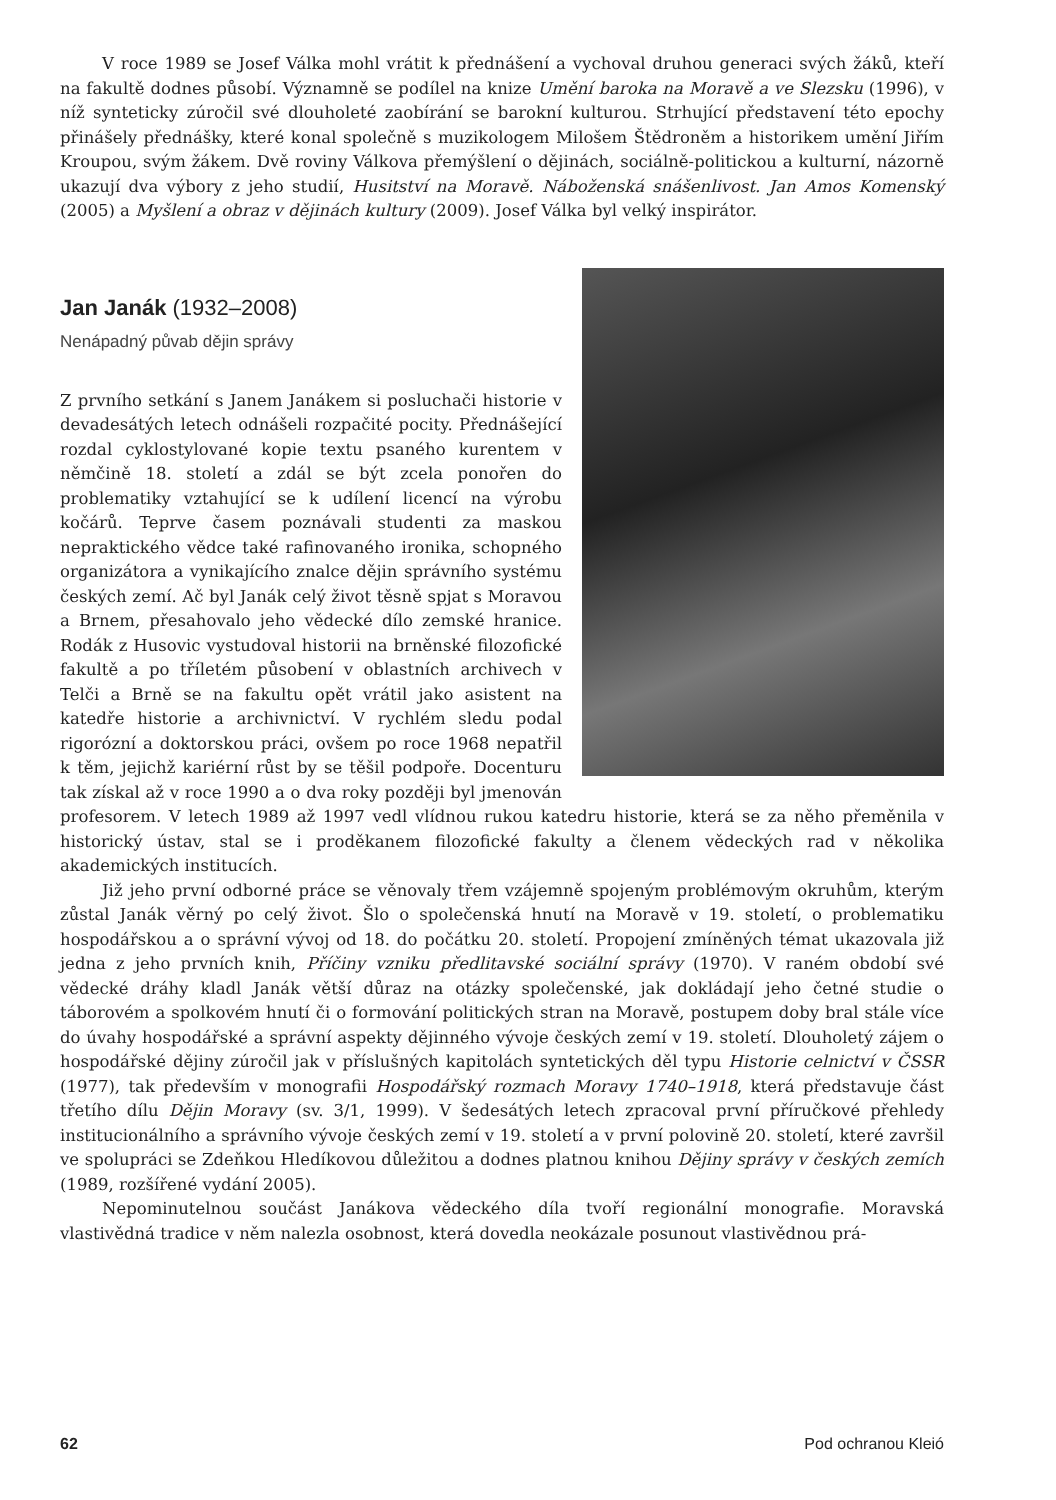V roce 1989 se Josef Válka mohl vrátit k přednášení a vychoval druhou generaci svých žáků, kteří na fakultě dodnes působí. Významně se podílel na knize Umění baroka na Moravě a ve Slezsku (1996), v níž synteticky zúročil své dlouholeté zaobírání se barokní kulturou. Strhující představení této epochy přinášely přednášky, které konal společně s muzikologem Milošem Štědroněm a historikem umění Jiřím Kroupou, svým žákem. Dvě roviny Válkova přemýšlení o dějinách, sociálně-politickou a kulturní, názorně ukazují dva výbory z jeho studií, Husitství na Moravě. Náboženská snášenlivost. Jan Amos Komenský (2005) a Myšlení a obraz v dějinách kultury (2009). Josef Válka byl velký inspirátor.
Jan Janák (1932–2008)
Nenápadný půvab dějin správy
Z prvního setkání s Janem Janákem si posluchači historie v devadesátých letech odnášeli rozpačité pocity. Přednášející rozdal cyklostylované kopie textu psaného kurentem v němčině 18. století a zdál se být zcela ponořen do problematiky vztahující se k udílení licencí na výrobu kočárů. Teprve časem poznávali studenti za maskou nepraktického vědce také rafinovaného ironika, schopného organizátora a vynikajícího znalce dějin správního systému českých zemí. Ač byl Janák celý život těsně spjat s Moravou a Brnem, přesahovalo jeho vědecké dílo zemské hranice. Rodák z Husovic vystudoval historii na brněnské filozofické fakultě a po tříletém působení v oblastních archivech v Telči a Brně se na fakultu opět vrátil jako asistent na katedře historie a archivnictví. V rychlém sledu podal rigorózní a doktorskou práci, ovšem po roce 1968 nepatřil k těm, jejichž kariérní růst by se těšil podpoře. Docenturu tak získal až v roce 1990 a o dva roky později byl jmenován profesorem. V letech 1989 až 1997 vedl vlídnou rukou katedru historie, která se za něho přeměnila v historický ústav, stal se i proděkanem filozofické fakulty a členem vědeckých rad v několika akademických institucích.
Již jeho první odborné práce se věnovaly třem vzájemně spojeným problémovým okruhům, kterým zůstal Janák věrný po celý život. Šlo o společenská hnutí na Moravě v 19. století, o problematiku hospodářskou a o správní vývoj od 18. do počátku 20. století. Propojení zmíněných témat ukazovala již jedna z jeho prvních knih, Příčiny vzniku předlitavské sociální správy (1970). V raném období své vědecké dráhy kladl Janák větší důraz na otázky společenské, jak dokládají jeho četné studie o táborovém a spolkovém hnutí či o formování politických stran na Moravě, postupem doby bral stále více do úvahy hospodářské a správní aspekty dějinného vývoje českých zemí v 19. století. Dlouholetý zájem o hospodářské dějiny zúročil jak v příslušných kapitolách syntetických děl typu Historie celnictví v ČSSR (1977), tak především v monografii Hospodářský rozmach Moravy 1740–1918, která představuje část třetího dílu Dějin Moravy (sv. 3/1, 1999). V šedesátých letech zpracoval první příručkové přehledy institucionálního a správního vývoje českých zemí v 19. století a v první polovině 20. století, které završil ve spolupráci se Zdeňkou Hledíkovou důležitou a dodnes platnou knihou Dějiny správy v českých zemích (1989, rozšířené vydání 2005).
Nepominutelnou součást Janákova vědeckého díla tvoří regionální monografie. Moravská vlastivědná tradice v něm nalezla osobnost, která dovedla neokázale posunout vlastivědnou prá-
62 Pod ochranou Kleió